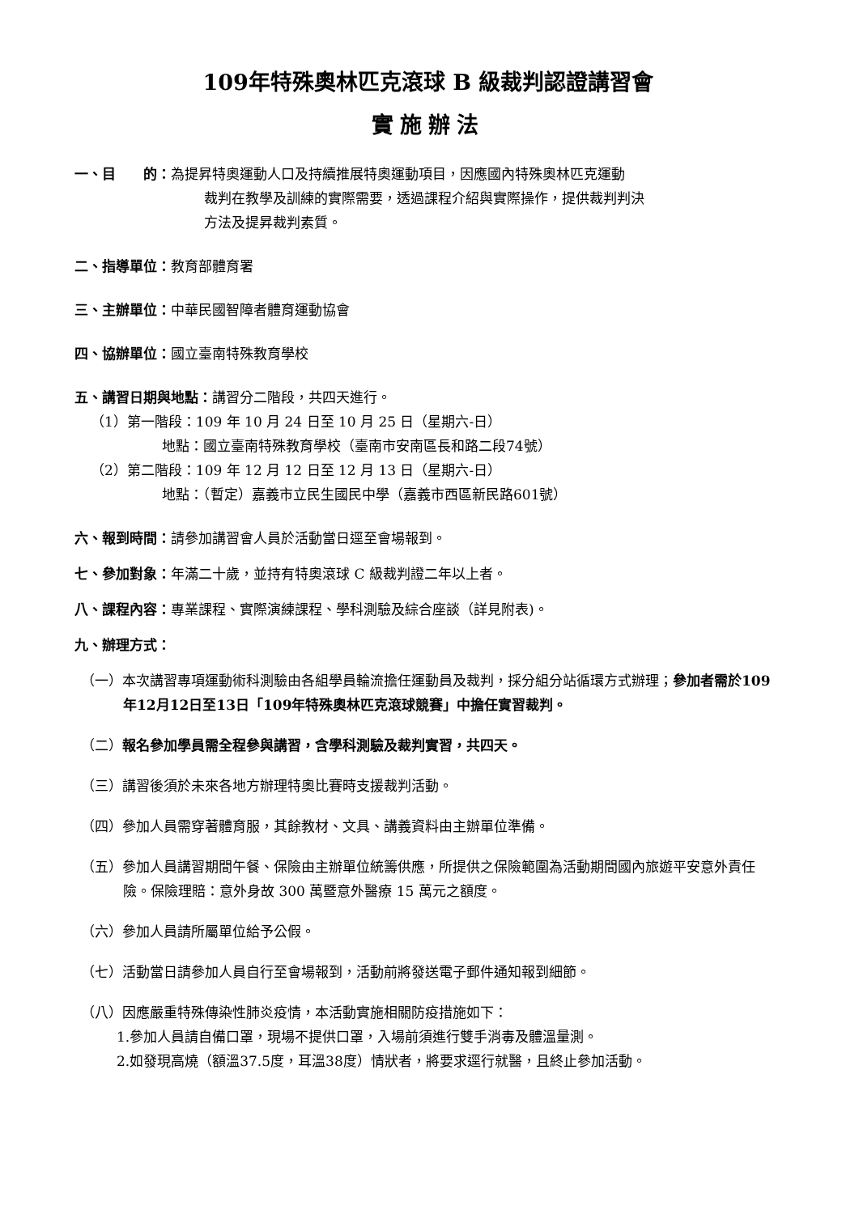109年特殊奧林匹克滾球 B 級裁判認證講習會
實施辦法
一、目　　的：為提昇特奧運動人口及持續推展特奧運動項目，因應國內特殊奧林匹克運動
裁判在教學及訓練的實際需要，透過課程介紹與實際操作，提供裁判判決
方法及提昇裁判素質。
二、指導單位：教育部體育署
三、主辦單位：中華民國智障者體育運動協會
四、協辦單位：國立臺南特殊教育學校
五、講習日期與地點：講習分二階段，共四天進行。
（1）第一階段：109 年 10 月 24 日至 10 月 25 日（星期六-日）
地點：國立臺南特殊教育學校（臺南市安南區長和路二段74號）
（2）第二階段：109 年 12 月 12 日至 12 月 13 日（星期六-日）
地點：（暫定）嘉義市立民生國民中學（嘉義市西區新民路601號）
六、報到時間：請參加講習會人員於活動當日逕至會場報到。
七、參加對象：年滿二十歲，並持有特奧滾球 C 級裁判證二年以上者。
八、課程內容：專業課程、實際演練課程、學科測驗及綜合座談（詳見附表)。
九、辦理方式：
（一）本次講習專項運動術科測驗由各組學員輪流擔任運動員及裁判，採分組分站循環方式辦理；參加者需於109年12月12日至13日「109年特殊奧林匹克滾球競賽」中擔任實習裁判。
（二）報名參加學員需全程參與講習，含學科測驗及裁判實習，共四天。
（三）講習後須於未來各地方辦理特奧比賽時支援裁判活動。
（四）參加人員需穿著體育服，其餘教材、文具、講義資料由主辦單位準備。
（五）參加人員講習期間午餐、保險由主辦單位統籌供應，所提供之保險範圍為活動期間國內旅遊平安意外責任險。保險理賠：意外身故 300 萬暨意外醫療 15 萬元之額度。
（六）參加人員請所屬單位給予公假。
（七）活動當日請參加人員自行至會場報到，活動前將發送電子郵件通知報到細節。
（八）因應嚴重特殊傳染性肺炎疫情，本活動實施相關防疫措施如下：
1.參加人員請自備口罩，現場不提供口罩，入場前須進行雙手消毒及體溫量測。
2.如發現高燒（額溫37.5度，耳溫38度）情狀者，將要求逕行就醫，且終止參加活動。